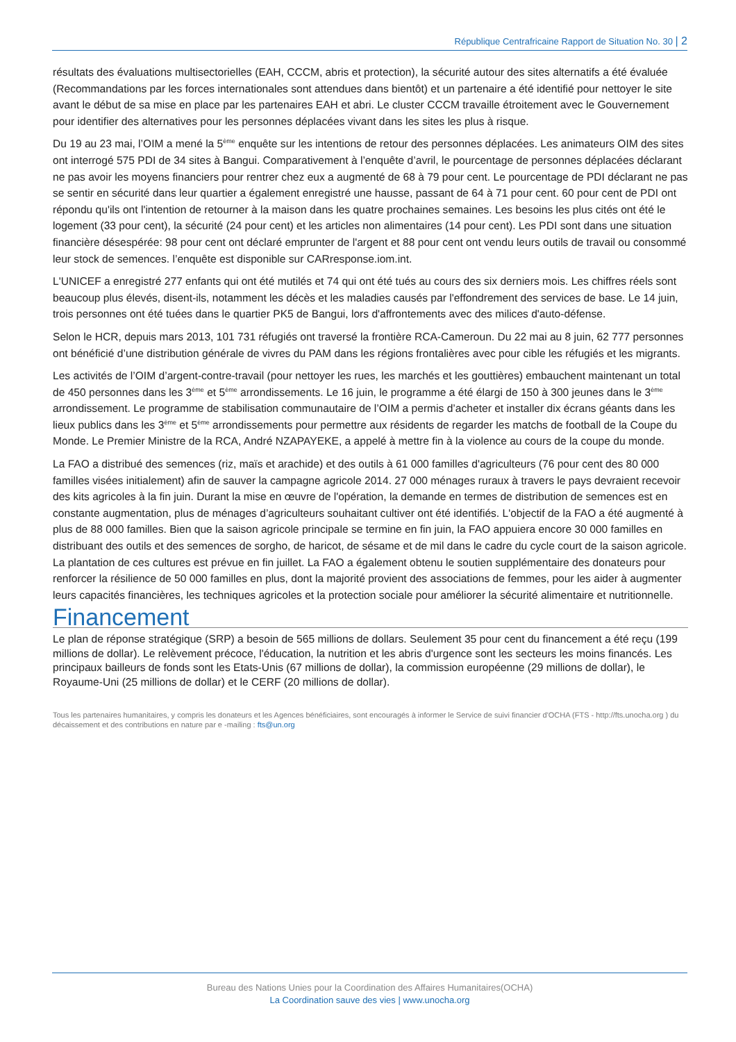République Centrafricaine Rapport de Situation No. 30 | 2
résultats des évaluations multisectorielles (EAH, CCCM, abris et protection), la sécurité autour des sites alternatifs a été évaluée (Recommandations par les forces internationales sont attendues dans bientôt) et un partenaire a été identifié pour nettoyer le site avant le début de sa mise en place par les partenaires EAH et abri. Le cluster CCCM travaille étroitement avec le Gouvernement pour identifier des alternatives pour les personnes déplacées vivant dans les sites les plus à risque.
Du 19 au 23 mai, l’OIM a mené la 5<sup>ème</sup> enquête sur les intentions de retour des personnes déplacées. Les animateurs OIM des sites ont interrogé 575 PDI de 34 sites à Bangui. Comparativement à l’enquête d’avril, le pourcentage de personnes déplacées déclarant ne pas avoir les moyens financiers pour rentrer chez eux a augmenté de 68 à 79 pour cent. Le pourcentage de PDI déclarant ne pas se sentir en sécurité dans leur quartier a également enregistré une hausse, passant de 64 à 71 pour cent. 60 pour cent de PDI ont répondu qu'ils ont l'intention de retourner à la maison dans les quatre prochaines semaines. Les besoins les plus cités ont été le logement (33 pour cent), la sécurité (24 pour cent) et les articles non alimentaires (14 pour cent). Les PDI sont dans une situation financière désespérée: 98 pour cent ont déclaré emprunter de l'argent et 88 pour cent ont vendu leurs outils de travail ou consommé leur stock de semences. l’enquête est disponible sur CARresponse.iom.int.
L'UNICEF a enregistré 277 enfants qui ont été mutilés et 74 qui ont été tués au cours des six derniers mois. Les chiffres réels sont beaucoup plus élevés, disent-ils, notamment les décès et les maladies causés par l'effondrement des services de base. Le 14 juin, trois personnes ont été tuées dans le quartier PK5 de Bangui, lors d'affrontements avec des milices d'auto-défense.
Selon le HCR, depuis mars 2013, 101 731 réfugiés ont traversé la frontière RCA-Cameroun. Du 22 mai au 8 juin, 62 777 personnes ont bénéficié d’une distribution générale de vivres du PAM dans les régions frontalières avec pour cible les réfugiés et les migrants.
Les activités de l’OIM d’argent-contre-travail (pour nettoyer les rues, les marchés et les gouttières) embauchent maintenant un total de 450 personnes dans les 3<sup>ème</sup> et 5<sup>ème</sup> arrondissements. Le 16 juin, le programme a été élargi de 150 à 300 jeunes dans le 3<sup>ème</sup> arrondissement. Le programme de stabilisation communautaire de l’OIM a permis d’acheter et installer dix écrans géants dans les lieux publics dans les 3<sup>ème</sup> et 5<sup>ème</sup> arrondissements pour permettre aux résidents de regarder les matchs de football de la Coupe du Monde. Le Premier Ministre de la RCA, André NZAPAYEKE, a appelé à mettre fin à la violence au cours de la coupe du monde.
La FAO a distribué des semences (riz, maïs et arachide) et des outils à 61 000 familles d'agriculteurs (76 pour cent des 80 000 familles visées initialement) afin de sauver la campagne agricole 2014. 27 000 ménages ruraux à travers le pays devraient recevoir des kits agricoles à la fin juin. Durant la mise en œuvre de l'opération, la demande en termes de distribution de semences est en constante augmentation, plus de ménages d’agriculteurs souhaitant cultiver ont été identifiés. L'objectif de la FAO a été augmenté à plus de 88 000 familles. Bien que la saison agricole principale se termine en fin juin, la FAO appuiera encore 30 000 familles en distribuant des outils et des semences de sorgho, de haricot, de sésame et de mil dans le cadre du cycle court de la saison agricole. La plantation de ces cultures est prévue en fin juillet. La FAO a également obtenu le soutien supplémentaire des donateurs pour renforcer la résilience de 50 000 familles en plus, dont la majorité provient des associations de femmes, pour les aider à augmenter leurs capacités financières, les techniques agricoles et la protection sociale pour améliorer la sécurité alimentaire et nutritionnelle.
Financement
Le plan de réponse stratégique (SRP) a besoin de 565 millions de dollars. Seulement 35 pour cent du financement a été reçu (199 millions de dollar). Le relèvement précoce, l'éducation, la nutrition et les abris d'urgence sont les secteurs les moins financés. Les principaux bailleurs de fonds sont les Etats-Unis (67 millions de dollar), la commission européenne (29 millions de dollar), le Royaume-Uni (25 millions de dollar) et le CERF (20 millions de dollar).
Tous les partenaires humanitaires, y compris les donateurs et les Agences bénéficiaires, sont encouragés à informer le Service de suivi financier d'OCHA (FTS - http://fts.unocha.org ) du décaissement et des contributions en nature par e -mailing : fts@un.org
Bureau des Nations Unies pour la Coordination des Affaires Humanitaires(OCHA)
La Coordination sauve des vies | www.unocha.org